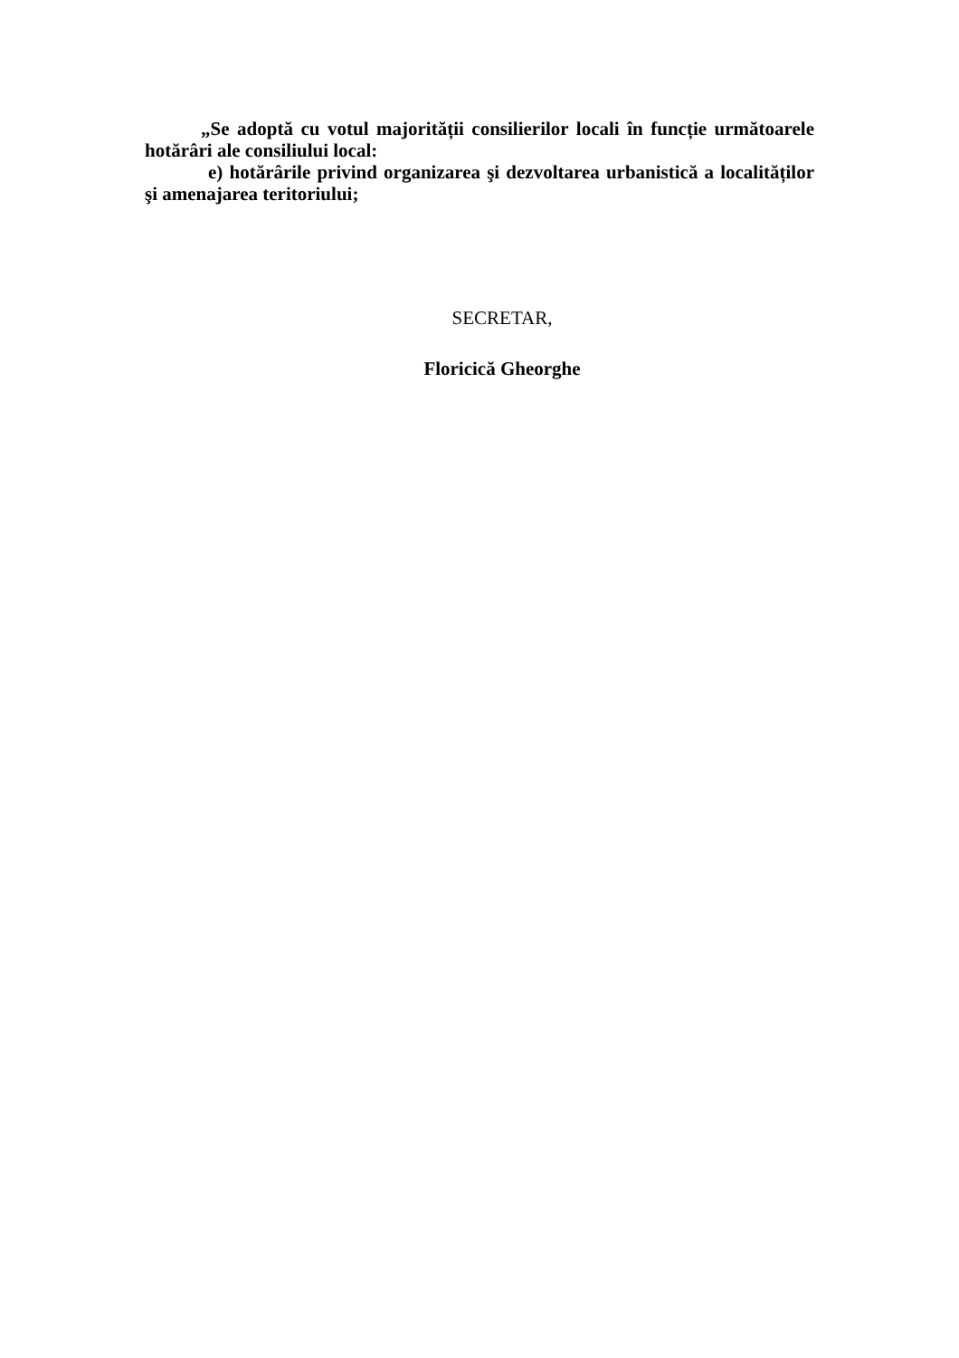„Se adoptă cu votul majorității consilierilor locali în funcție următoarele hotărâri ale consiliului local:
e) hotărârile privind organizarea şi dezvoltarea urbanistică a localităților şi amenajarea teritoriului;
SECRETAR,
Floricică Gheorghe